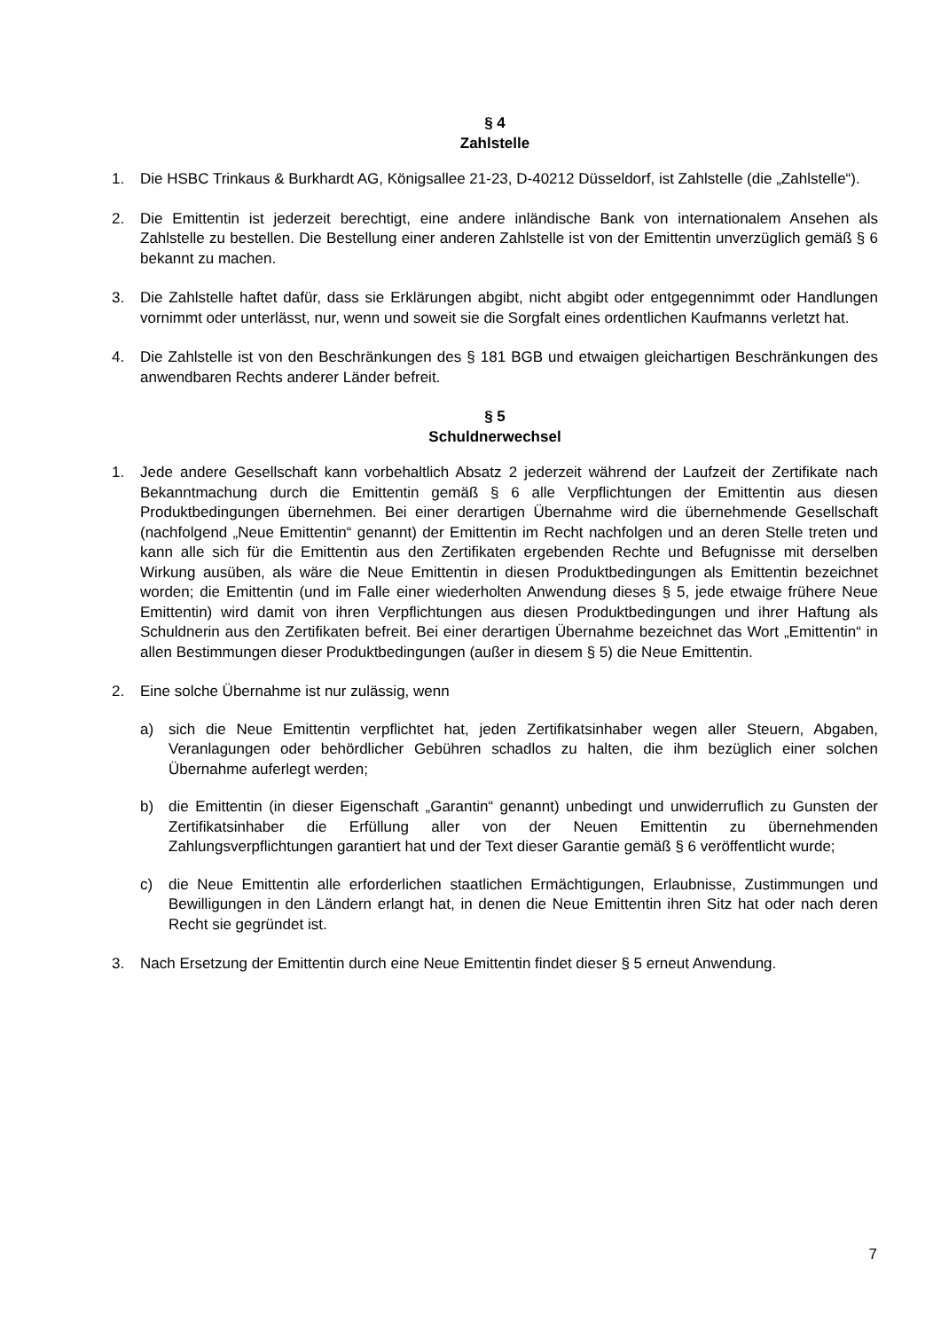§ 4
Zahlstelle
1. Die HSBC Trinkaus & Burkhardt AG, Königsallee 21-23, D-40212 Düsseldorf, ist Zahlstelle (die „Zahlstelle“).
2. Die Emittentin ist jederzeit berechtigt, eine andere inländische Bank von internationalem Ansehen als Zahlstelle zu bestellen. Die Bestellung einer anderen Zahlstelle ist von der Emittentin unverzüglich gemäß § 6 bekannt zu machen.
3. Die Zahlstelle haftet dafür, dass sie Erklärungen abgibt, nicht abgibt oder entgegennimmt oder Handlungen vornimmt oder unterlässt, nur, wenn und soweit sie die Sorgfalt eines ordentlichen Kaufmanns verletzt hat.
4. Die Zahlstelle ist von den Beschränkungen des § 181 BGB und etwaigen gleichartigen Beschränkungen des anwendbaren Rechts anderer Länder befreit.
§ 5
Schuldnerwechsel
1. Jede andere Gesellschaft kann vorbehaltlich Absatz 2 jederzeit während der Laufzeit der Zertifikate nach Bekanntmachung durch die Emittentin gemäß § 6 alle Verpflichtungen der Emittentin aus diesen Produktbedingungen übernehmen. Bei einer derartigen Übernahme wird die übernehmende Gesellschaft (nachfolgend „Neue Emittentin“ genannt) der Emittentin im Recht nachfolgen und an deren Stelle treten und kann alle sich für die Emittentin aus den Zertifikaten ergebenden Rechte und Befugnisse mit derselben Wirkung ausüben, als wäre die Neue Emittentin in diesen Produktbedingungen als Emittentin bezeichnet worden; die Emittentin (und im Falle einer wiederholten Anwendung dieses § 5, jede etwaige frühere Neue Emittentin) wird damit von ihren Verpflichtungen aus diesen Produktbedingungen und ihrer Haftung als Schuldnerin aus den Zertifikaten befreit. Bei einer derartigen Übernahme bezeichnet das Wort „Emittentin“ in allen Bestimmungen dieser Produktbedingungen (außer in diesem § 5) die Neue Emittentin.
2. Eine solche Übernahme ist nur zulässig, wenn
a) sich die Neue Emittentin verpflichtet hat, jeden Zertifikatsinhaber wegen aller Steuern, Abgaben, Veranlagungen oder behördlicher Gebühren schadlos zu halten, die ihm bezüglich einer solchen Übernahme auferlegt werden;
b) die Emittentin (in dieser Eigenschaft „Garantin“ genannt) unbedingt und unwiderruflich zu Gunsten der Zertifikatsinhaber die Erfüllung aller von der Neuen Emittentin zu übernehmenden Zahlungsverpflichtungen garantiert hat und der Text dieser Garantie gemäß § 6 veröffentlicht wurde;
c) die Neue Emittentin alle erforderlichen staatlichen Ermächtigungen, Erlaubnisse, Zustimmungen und Bewilligungen in den Ländern erlangt hat, in denen die Neue Emittentin ihren Sitz hat oder nach deren Recht sie gegründet ist.
3. Nach Ersetzung der Emittentin durch eine Neue Emittentin findet dieser § 5 erneut Anwendung.
7